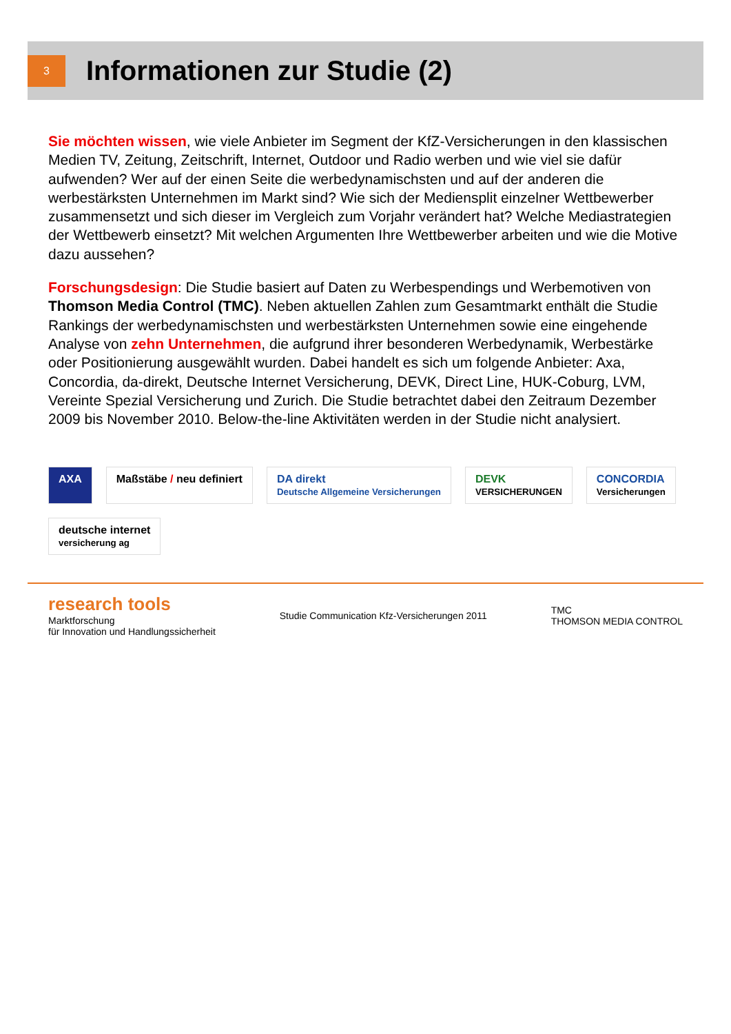3
Informationen zur Studie (2)
Sie möchten wissen, wie viele Anbieter im Segment der KfZ-Versicherungen in den klassischen Medien TV, Zeitung, Zeitschrift, Internet, Outdoor und Radio werben und wie viel sie dafür aufwenden? Wer auf der einen Seite die werbedynamischsten und auf der anderen die werbestärksten Unternehmen im Markt sind? Wie sich der Mediensplit einzelner Wettbewerber zusammensetzt und sich dieser im Vergleich zum Vorjahr verändert hat? Welche Mediastrategien der Wettbewerb einsetzt? Mit welchen Argumenten Ihre Wettbewerber arbeiten und wie die Motive dazu aussehen?
Forschungsdesign: Die Studie basiert auf Daten zu Werbespendings und Werbemotiven von Thomson Media Control (TMC). Neben aktuellen Zahlen zum Gesamtmarkt enthält die Studie Rankings der werbedynamischsten und werbestärksten Unternehmen sowie eine eingehende Analyse von zehn Unternehmen, die aufgrund ihrer besonderen Werbedynamik, Werbestärke oder Positionierung ausgewählt wurden. Dabei handelt es sich um folgende Anbieter: Axa, Concordia, da-direkt, Deutsche Internet Versicherung, DEVK, Direct Line, HUK-Coburg, LVM, Vereinte Spezial Versicherung und Zurich. Die Studie betrachtet dabei den Zeitraum Dezember 2009 bis November 2010. Below-the-line Aktivitäten werden in der Studie nicht analysiert.
AXA
Maßstäbe / neu definiert
DA direkt
Deutsche Allgemeine Versicherungen
DEVK
VERSICHERUNGEN
CONCORDIA
Versicherungen
deutsche internet
versicherung ag
research tools
Marktforschung
für Innovation und Handlungssicherheit
Studie Communication Kfz-Versicherungen 2011
TMC
THOMSON MEDIA CONTROL